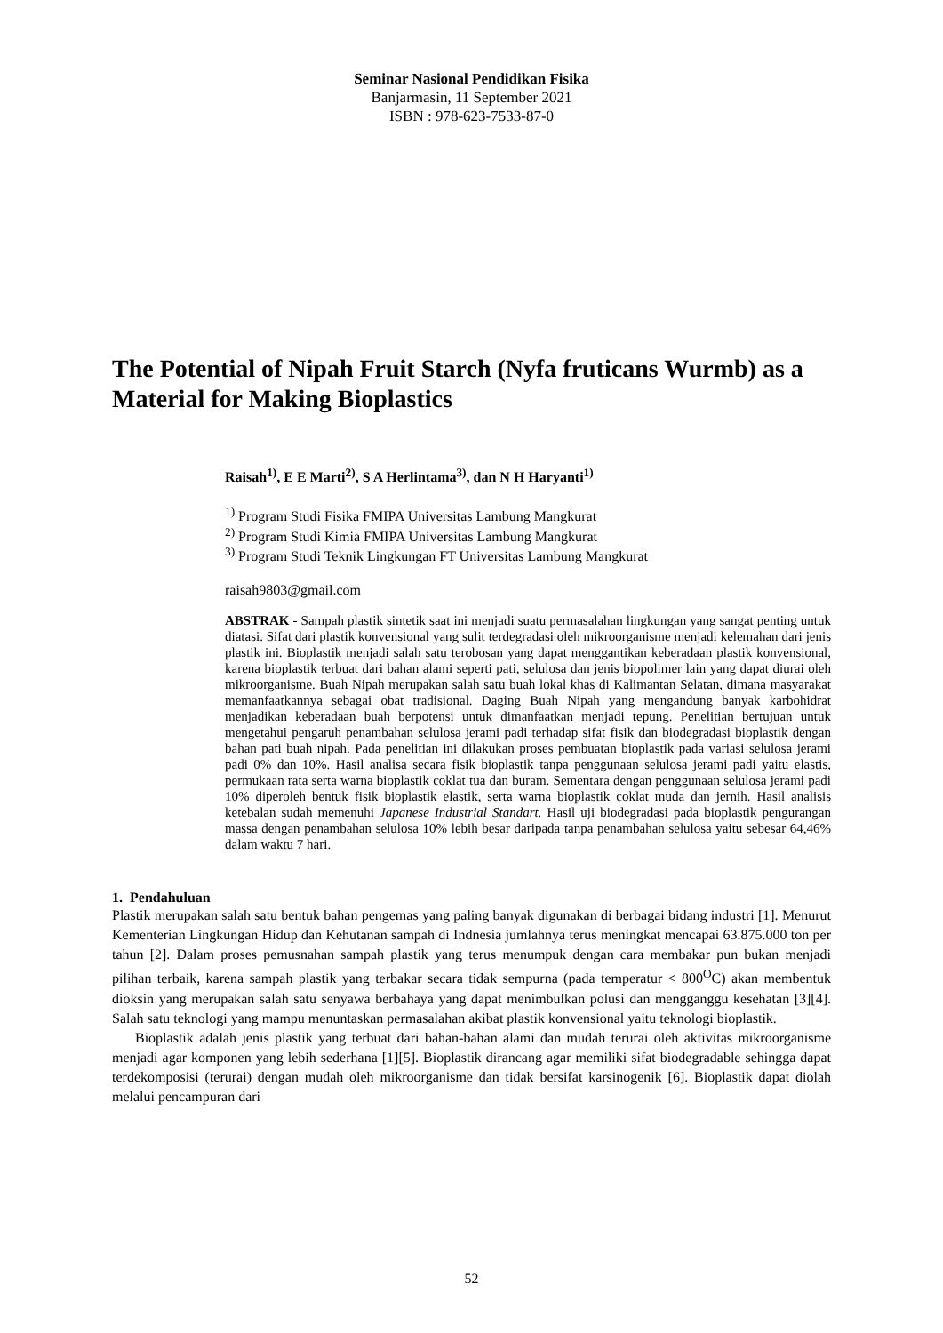Seminar Nasional Pendidikan Fisika
Banjarmasin, 11 September 2021
ISBN : 978-623-7533-87-0
The Potential of Nipah Fruit Starch (Nyfa fruticans Wurmb) as a Material for Making Bioplastics
Raisah<sup>1)</sup>, E E Marti<sup>2)</sup>, S A Herlintama<sup>3)</sup>, dan N H Haryanti<sup>1)</sup>
<sup>1)</sup> Program Studi Fisika FMIPA Universitas Lambung Mangkurat
<sup>2)</sup> Program Studi Kimia FMIPA Universitas Lambung Mangkurat
<sup>3)</sup> Program Studi Teknik Lingkungan FT Universitas Lambung Mangkurat
raisah9803@gmail.com
ABSTRAK - Sampah plastik sintetik saat ini menjadi suatu permasalahan lingkungan yang sangat penting untuk diatasi. Sifat dari plastik konvensional yang sulit terdegradasi oleh mikroorganisme menjadi kelemahan dari jenis plastik ini. Bioplastik menjadi salah satu terobosan yang dapat menggantikan keberadaan plastik konvensional, karena bioplastik terbuat dari bahan alami seperti pati, selulosa dan jenis biopolimer lain yang dapat diurai oleh mikroorganisme. Buah Nipah merupakan salah satu buah lokal khas di Kalimantan Selatan, dimana masyarakat memanfaatkannya sebagai obat tradisional. Daging Buah Nipah yang mengandung banyak karbohidrat menjadikan keberadaan buah berpotensi untuk dimanfaatkan menjadi tepung. Penelitian bertujuan untuk mengetahui pengaruh penambahan selulosa jerami padi terhadap sifat fisik dan biodegradasi bioplastik dengan bahan pati buah nipah. Pada penelitian ini dilakukan proses pembuatan bioplastik pada variasi selulosa jerami padi 0% dan 10%. Hasil analisa secara fisik bioplastik tanpa penggunaan selulosa jerami padi yaitu elastis, permukaan rata serta warna bioplastik coklat tua dan buram. Sementara dengan penggunaan selulosa jerami padi 10% diperoleh bentuk fisik bioplastik elastik, serta warna bioplastik coklat muda dan jernih. Hasil analisis ketebalan sudah memenuhi Japanese Industrial Standart. Hasil uji biodegradasi pada bioplastik pengurangan massa dengan penambahan selulosa 10% lebih besar daripada tanpa penambahan selulosa yaitu sebesar 64,46% dalam waktu 7 hari.
1. Pendahuluan
Plastik merupakan salah satu bentuk bahan pengemas yang paling banyak digunakan di berbagai bidang industri [1]. Menurut Kementerian Lingkungan Hidup dan Kehutanan sampah di Indnesia jumlahnya terus meningkat mencapai 63.875.000 ton per tahun [2]. Dalam proses pemusnahan sampah plastik yang terus menumpuk dengan cara membakar pun bukan menjadi pilihan terbaik, karena sampah plastik yang terbakar secara tidak sempurna (pada temperatur < 800<sup>O</sup>C) akan membentuk dioksin yang merupakan salah satu senyawa berbahaya yang dapat menimbulkan polusi dan mengganggu kesehatan [3][4]. Salah satu teknologi yang mampu menuntaskan permasalahan akibat plastik konvensional yaitu teknologi bioplastik.
Bioplastik adalah jenis plastik yang terbuat dari bahan-bahan alami dan mudah terurai oleh aktivitas mikroorganisme menjadi agar komponen yang lebih sederhana [1][5]. Bioplastik dirancang agar memiliki sifat biodegradable sehingga dapat terdekomposisi (terurai) dengan mudah oleh mikroorganisme dan tidak bersifat karsinogenik [6]. Bioplastik dapat diolah melalui pencampuran dari
52